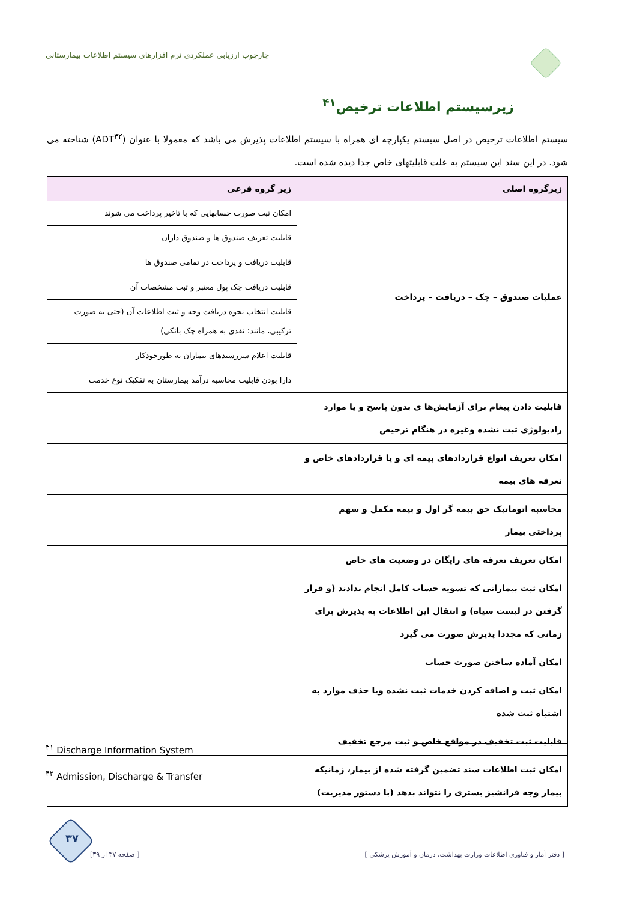چارچوب ارزیابی عملکردی نرم افزارهای سیستم اطلاعات بیمارستانی
زیرسیستم اطلاعات ترخیص<sup>۴۱</sup>
سیستم اطلاعات ترخیص در اصل سیستم یکپارچه ای همراه با سیستم اطلاعات پذیرش می باشد که معمولا با عنوان (ADT<sup>۴۲</sup>) شناخته می شود. در این سند این سیستم به علت قابلیتهای خاص جدا دیده شده است.
| زیرگروه اصلی | زیر گروه فرعی |
| --- | --- |
| عملیات صندوق – چک – دریافت – پرداخت | امکان ثبت صورت حسابهایی که با تاخیر پرداخت می شوند |
| | قابلیت تعریف صندوق ها و صندوق داران |
| | قابلیت دریافت و پرداخت در تمامی صندوق ها |
| | قابلیت دریافت چک پول معتبر و ثبت مشخصات آن |
| | قابلیت انتخاب نحوه دریافت وجه و ثبت اطلاعات آن (حتی به صورت ترکیبی، مانند: نقدی به همراه چک بانکی) |
| | قابلیت اعلام سررسیدهای بیماران به طورخودکار |
| | دارا بودن قابلیت محاسبه درآمد بیمارستان به تفکیک نوع خدمت |
| قابلیت دادن پیغام برای آزمایش‌ها ی بدون پاسخ و یا موارد رادیولوژی ثبت نشده وغیره در هنگام ترخیص | |
| امکان تعریف انواع قراردادهای بیمه ای و یا قراردادهای خاص و تعرفه های بیمه | |
| محاسبه اتوماتیک حق بیمه گر اول و بیمه مکمل و سهم پرداختی بیمار | |
| امکان تعریف تعرفه های رایگان در وضعیت های خاص | |
| امکان ثبت بیمارانی که تسویه حساب کامل انجام ندادند (و قرار گرفتن در لیست سیاه) و انتقال این اطلاعات به پذیرش برای زمانی که مجددا پذیرش صورت می گیرد | |
| امکان آماده ساختن صورت حساب | |
| امکان ثبت و اضافه کردن خدمات ثبت نشده ویا حذف موارد به اشتباه ثبت شده | |
| قابلیت ثبت تخفیف در مواقع خاص و ثبت مرجع تخفیف | |
| امکان ثبت اطلاعات سند تضمین گرفته شده از بیمار، زمانیکه بیمار وجه فرانشیز بستری را نتواند بدهد (با دستور مدیریت) | |
<sup>۴۱</sup> Discharge Information System
<sup>۴۲</sup> Admission, Discharge & Transfer
۳۷
[ دفتر آمار و فناوری اطلاعات وزارت بهداشت، درمان و آموزش پزشکی ] [ صفحه ۳۷ از ۳۹]